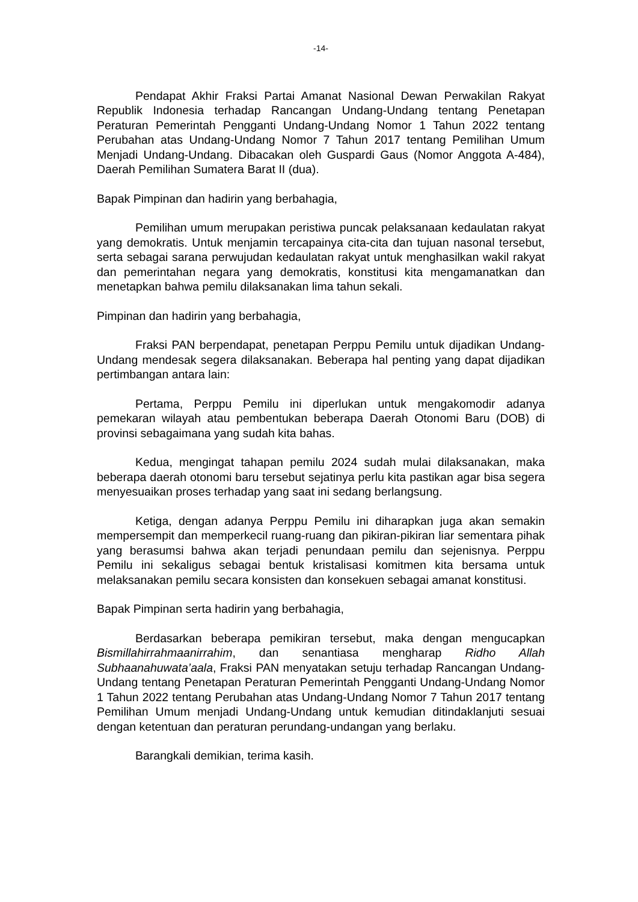-14-
Pendapat Akhir Fraksi Partai Amanat Nasional Dewan Perwakilan Rakyat Republik Indonesia terhadap Rancangan Undang-Undang tentang Penetapan Peraturan Pemerintah Pengganti Undang-Undang Nomor 1 Tahun 2022 tentang Perubahan atas Undang-Undang Nomor 7 Tahun 2017 tentang Pemilihan Umum Menjadi Undang-Undang. Dibacakan oleh Guspardi Gaus (Nomor Anggota A-484), Daerah Pemilihan Sumatera Barat II (dua).
Bapak Pimpinan dan hadirin yang berbahagia,
Pemilihan umum merupakan peristiwa puncak pelaksanaan kedaulatan rakyat yang demokratis. Untuk menjamin tercapainya cita-cita dan tujuan nasonal tersebut, serta sebagai sarana perwujudan kedaulatan rakyat untuk menghasilkan wakil rakyat dan pemerintahan negara yang demokratis, konstitusi kita mengamanatkan dan menetapkan bahwa pemilu dilaksanakan lima tahun sekali.
Pimpinan dan hadirin yang berbahagia,
Fraksi PAN berpendapat, penetapan Perppu Pemilu untuk dijadikan Undang-Undang mendesak segera dilaksanakan. Beberapa hal penting yang dapat dijadikan pertimbangan antara lain:
Pertama, Perppu Pemilu ini diperlukan untuk mengakomodir adanya pemekaran wilayah atau pembentukan beberapa Daerah Otonomi Baru (DOB) di provinsi sebagaimana yang sudah kita bahas.
Kedua, mengingat tahapan pemilu 2024 sudah mulai dilaksanakan, maka beberapa daerah otonomi baru tersebut sejatinya perlu kita pastikan agar bisa segera menyesuaikan proses terhadap yang saat ini sedang berlangsung.
Ketiga, dengan adanya Perppu Pemilu ini diharapkan juga akan semakin mempersempit dan memperkecil ruang-ruang dan pikiran-pikiran liar sementara pihak yang berasumsi bahwa akan terjadi penundaan pemilu dan sejenisnya. Perppu Pemilu ini sekaligus sebagai bentuk kristalisasi komitmen kita bersama untuk melaksanakan pemilu secara konsisten dan konsekuen sebagai amanat konstitusi.
Bapak Pimpinan serta hadirin yang berbahagia,
Berdasarkan beberapa pemikiran tersebut, maka dengan mengucapkan Bismillahirrahmaanirrahim, dan senantiasa mengharap Ridho Allah Subhaanahuwata’aala, Fraksi PAN menyatakan setuju terhadap Rancangan Undang-Undang tentang Penetapan Peraturan Pemerintah Pengganti Undang-Undang Nomor 1 Tahun 2022 tentang Perubahan atas Undang-Undang Nomor 7 Tahun 2017 tentang Pemilihan Umum menjadi Undang-Undang untuk kemudian ditindaklanjuti sesuai dengan ketentuan dan peraturan perundang-undangan yang berlaku.
Barangkali demikian, terima kasih.